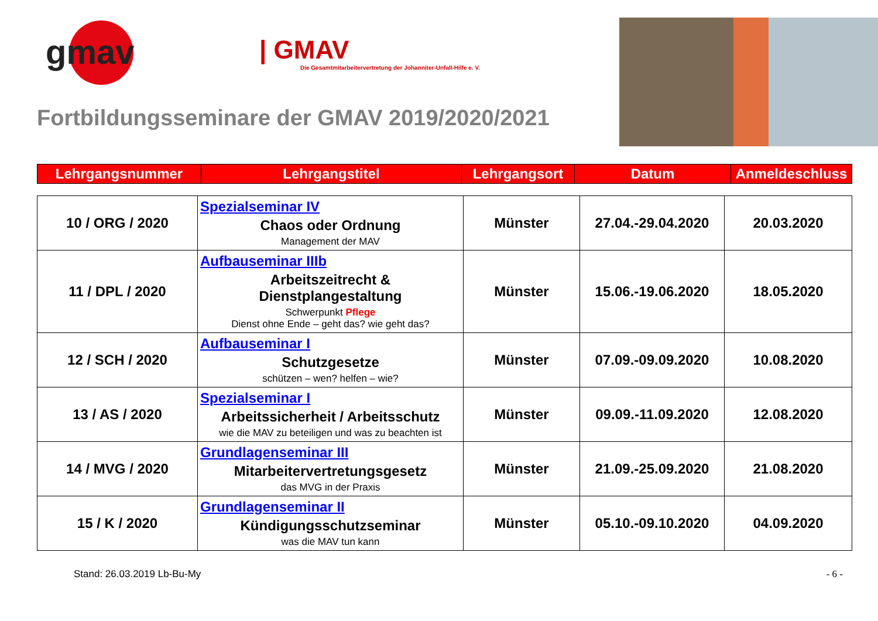gmav
| GMAV
Die Gesamtmitarbeitervertretung der Johanniter-Unfall-Hilfe e. V.
Fortbildungsseminare der GMAV 2019/2020/2021
| Lehrgangsnummer | Lehrgangstitel | Lehrgangsort | Datum | Anmeldeschluss |
| --- | --- | --- | --- | --- |
| 10 / ORG / 2020 | Spezialseminar IV Chaos oder Ordnung Management der MAV | Münster | 27.04.-29.04.2020 | 20.03.2020 |
| 11 / DPL / 2020 | Aufbauseminar IIIb Arbeitszeitrecht & Dienstplangestaltung Schwerpunkt Pflege Dienst ohne Ende – geht das? wie geht das? | Münster | 15.06.-19.06.2020 | 18.05.2020 |
| 12 / SCH / 2020 | Aufbauseminar I Schutzgesetze schützen – wen? helfen – wie? | Münster | 07.09.-09.09.2020 | 10.08.2020 |
| 13 / AS / 2020 | Spezialseminar I Arbeitssicherheit / Arbeitsschutz wie die MAV zu beteiligen und was zu beachten ist | Münster | 09.09.-11.09.2020 | 12.08.2020 |
| 14 / MVG / 2020 | Grundlagenseminar III Mitarbeitervertretungsgesetz das MVG in der Praxis | Münster | 21.09.-25.09.2020 | 21.08.2020 |
| 15 / K / 2020 | Grundlagenseminar II Kündigungsschutzseminar was die MAV tun kann | Münster | 05.10.-09.10.2020 | 04.09.2020 |
Stand: 26.03.2019 Lb-Bu-My - 6 -